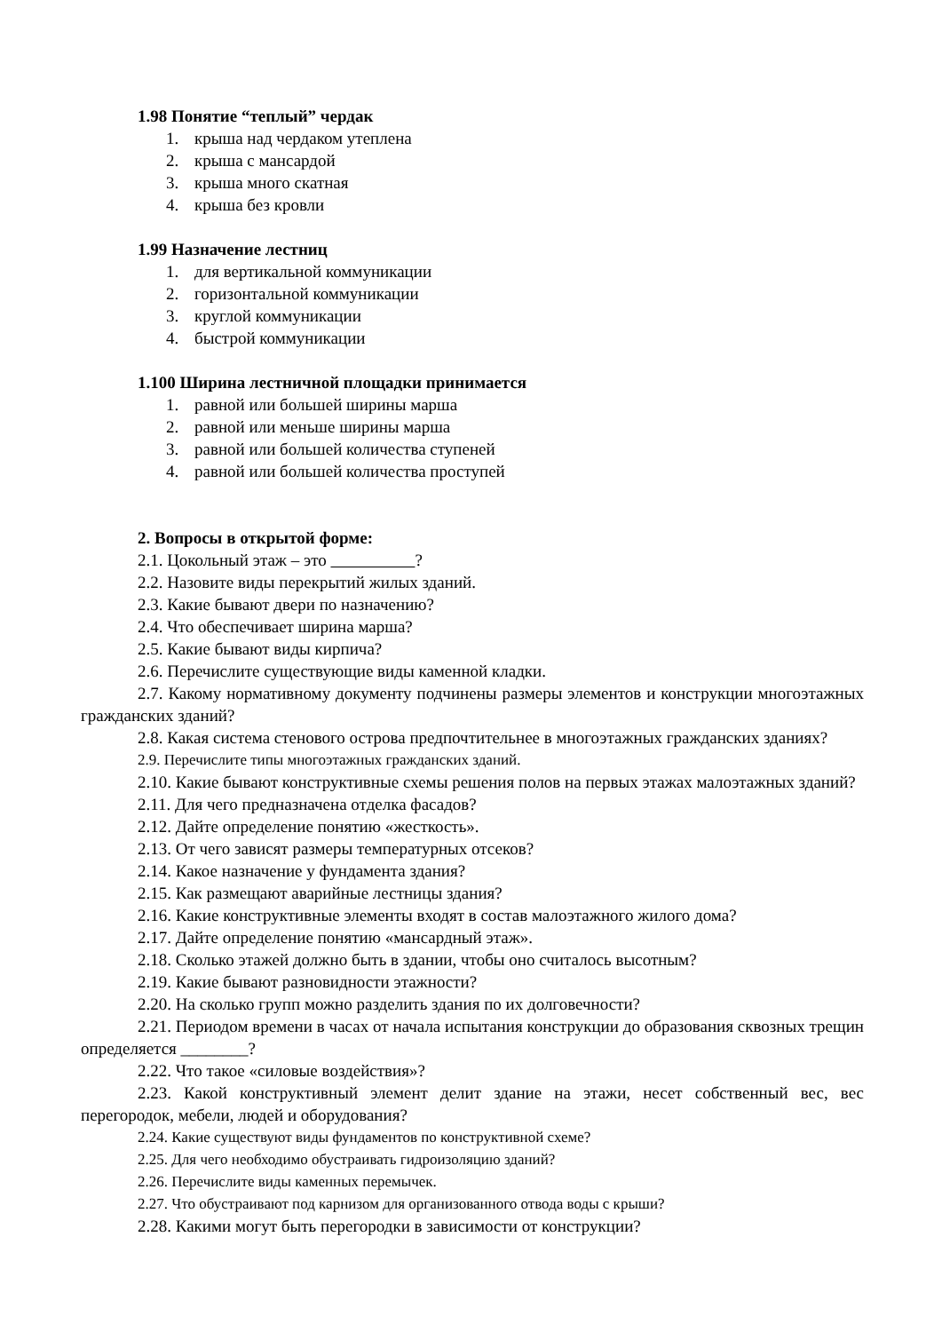1.98 Понятие “теплый” чердак
1. крыша над чердаком утеплена
2. крыша с мансардой
3. крыша много скатная
4. крыша без кровли
1.99 Назначение лестниц
1. для вертикальной коммуникации
2. горизонтальной коммуникации
3. круглой коммуникации
4. быстрой коммуникации
1.100 Ширина лестничной площадки принимается
1. равной или большей ширины марша
2. равной или меньше ширины марша
3. равной или большей количества ступеней
4. равной или большей количества проступей
2. Вопросы в открытой форме:
2.1. Цокольный этаж – это ?
2.2. Назовите виды перекрытий жилых зданий.
2.3. Какие бывают двери по назначению?
2.4. Что обеспечивает ширина марша?
2.5. Какие бывают виды кирпича?
2.6. Перечислите существующие виды каменной кладки.
2.7. Какому нормативному документу подчинены размеры элементов и конструкции многоэтажных гражданских зданий?
2.8. Какая система стенового острова предпочтительнее в многоэтажных гражданских зданиях?
2.9. Перечислите типы многоэтажных гражданских зданий.
2.10. Какие бывают конструктивные схемы решения полов на первых этажах малоэтажных зданий?
2.11. Для чего предназначена отделка фасадов?
2.12. Дайте определение понятию «жесткость».
2.13. От чего зависят размеры температурных отсеков?
2.14. Какое назначение у фундамента здания?
2.15. Как размещают аварийные лестницы здания?
2.16. Какие конструктивные элементы входят в состав малоэтажного жилого дома?
2.17. Дайте определение понятию «мансардный этаж».
2.18. Сколько этажей должно быть в здании, чтобы оно считалось высотным?
2.19. Какие бывают разновидности этажности?
2.20. На сколько групп можно разделить здания по их долговечности?
2.21. Периодом времени в часах от начала испытания конструкции до образования сквозных трещин определяется ________?
2.22. Что такое «силовые воздействия»?
2.23. Какой конструктивный элемент делит здание на этажи, несет собственный вес, вес перегородок, мебели, людей и оборудования?
2.24. Какие существуют виды фундаментов по конструктивной схеме?
2.25. Для чего необходимо обустраивать гидроизоляцию зданий?
2.26. Перечислите виды каменных перемычек.
2.27. Что обустраивают под карнизом для организованного отвода воды с крыши?
2.28. Какими могут быть перегородки в зависимости от конструкции?